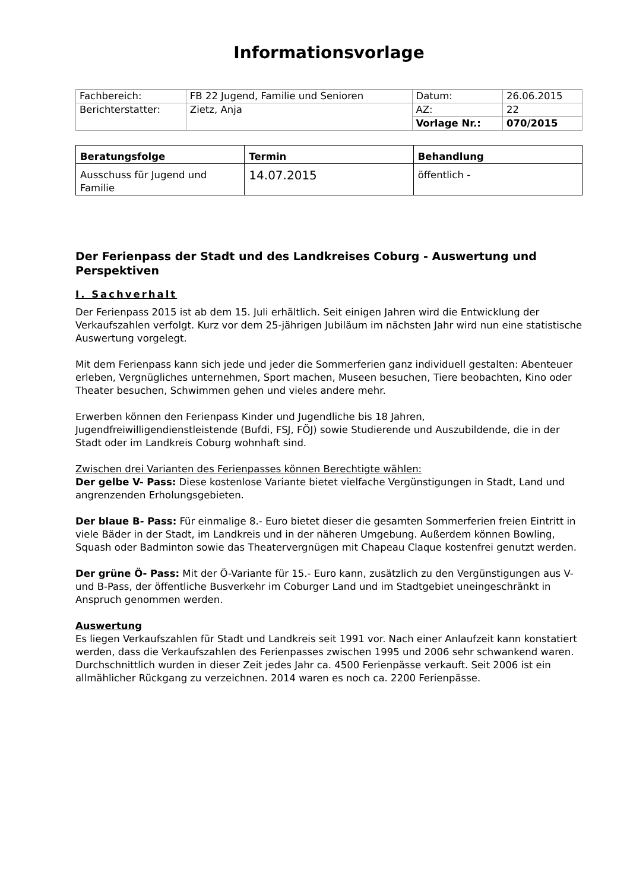Informationsvorlage
| Fachbereich: | FB 22 Jugend, Familie und Senioren | Datum: | 26.06.2015 |
| Berichterstatter: | Zietz, Anja | AZ: | 22 |
| | | Vorlage Nr.: | 070/2015 |
| Beratungsfolge | Termin | Behandlung |
| Ausschuss für Jugend und Familie | 14.07.2015 | öffentlich - |
Der Ferienpass der Stadt und des Landkreises Coburg - Auswertung und Perspektiven
I. Sachverhalt
Der Ferienpass 2015 ist ab dem 15. Juli erhältlich. Seit einigen Jahren wird die Entwicklung der Verkaufszahlen verfolgt. Kurz vor dem 25-jährigen Jubiläum im nächsten Jahr wird nun eine statistische Auswertung vorgelegt.
Mit dem Ferienpass kann sich jede und jeder die Sommerferien ganz individuell gestalten: Abenteuer erleben, Vergnügliches unternehmen, Sport machen, Museen besuchen, Tiere beobachten, Kino oder Theater besuchen, Schwimmen gehen und vieles andere mehr.
Erwerben können den Ferienpass Kinder und Jugendliche bis 18 Jahren, Jugendfreiwilligendienstleistende (Bufdi, FSJ, FÖJ) sowie Studierende und Auszubildende, die in der Stadt oder im Landkreis Coburg wohnhaft sind.
Zwischen drei Varianten des Ferienpasses können Berechtigte wählen:
Der gelbe V- Pass: Diese kostenlose Variante bietet vielfache Vergünstigungen in Stadt, Land und angrenzenden Erholungsgebieten.
Der blaue B- Pass: Für einmalige 8.- Euro bietet dieser die gesamten Sommerferien freien Eintritt in viele Bäder in der Stadt, im Landkreis und in der näheren Umgebung. Außerdem können Bowling, Squash oder Badminton sowie das Theatervergnügen mit Chapeau Claque kostenfrei genutzt werden.
Der grüne Ö- Pass: Mit der Ö-Variante für 15.- Euro kann, zusätzlich zu den Vergünstigungen aus V- und B-Pass, der öffentliche Busverkehr im Coburger Land und im Stadtgebiet uneingeschränkt in Anspruch genommen werden.
Auswertung
Es liegen Verkaufszahlen für Stadt und Landkreis seit 1991 vor. Nach einer Anlaufzeit kann konstatiert werden, dass die Verkaufszahlen des Ferienpasses zwischen 1995 und 2006 sehr schwankend waren. Durchschnittlich wurden in dieser Zeit jedes Jahr ca. 4500 Ferienpässe verkauft. Seit 2006 ist ein allmählicher Rückgang zu verzeichnen. 2014 waren es noch ca. 2200 Ferienpässe.